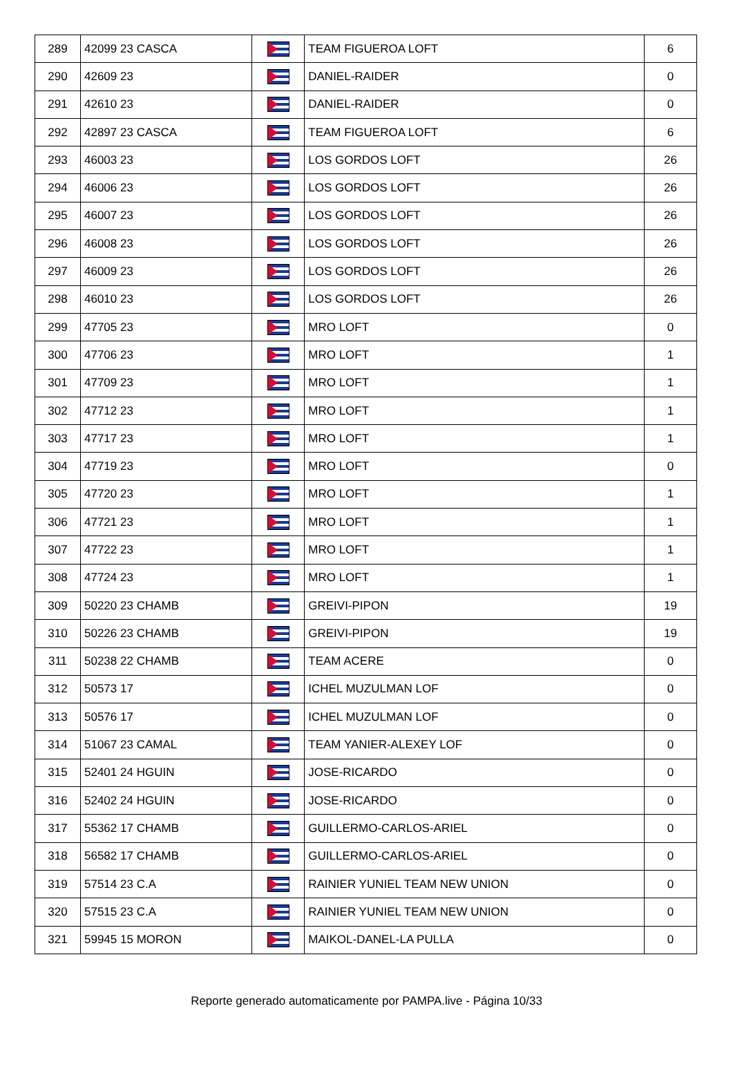| 289 | 42099 23 CASCA | | TEAM FIGUEROA LOFT | 6 |
| 290 | 42609 23 | | DANIEL-RAIDER | 0 |
| 291 | 42610 23 | | DANIEL-RAIDER | 0 |
| 292 | 42897 23 CASCA | | TEAM FIGUEROA LOFT | 6 |
| 293 | 46003 23 | | LOS GORDOS LOFT | 26 |
| 294 | 46006 23 | | LOS GORDOS LOFT | 26 |
| 295 | 46007 23 | | LOS GORDOS LOFT | 26 |
| 296 | 46008 23 | | LOS GORDOS LOFT | 26 |
| 297 | 46009 23 | | LOS GORDOS LOFT | 26 |
| 298 | 46010 23 | | LOS GORDOS LOFT | 26 |
| 299 | 47705 23 | | MRO LOFT | 0 |
| 300 | 47706 23 | | MRO LOFT | 1 |
| 301 | 47709 23 | | MRO LOFT | 1 |
| 302 | 47712 23 | | MRO LOFT | 1 |
| 303 | 47717 23 | | MRO LOFT | 1 |
| 304 | 47719 23 | | MRO LOFT | 0 |
| 305 | 47720 23 | | MRO LOFT | 1 |
| 306 | 47721 23 | | MRO LOFT | 1 |
| 307 | 47722 23 | | MRO LOFT | 1 |
| 308 | 47724 23 | | MRO LOFT | 1 |
| 309 | 50220 23 CHAMB | | GREIVI-PIPON | 19 |
| 310 | 50226 23 CHAMB | | GREIVI-PIPON | 19 |
| 311 | 50238 22 CHAMB | | TEAM ACERE | 0 |
| 312 | 50573 17 | | ICHEL MUZULMAN LOF | 0 |
| 313 | 50576 17 | | ICHEL MUZULMAN LOF | 0 |
| 314 | 51067 23 CAMAL | | TEAM YANIER-ALEXEY LOF | 0 |
| 315 | 52401 24 HGUIN | | JOSE-RICARDO | 0 |
| 316 | 52402 24 HGUIN | | JOSE-RICARDO | 0 |
| 317 | 55362 17 CHAMB | | GUILLERMO-CARLOS-ARIEL | 0 |
| 318 | 56582 17 CHAMB | | GUILLERMO-CARLOS-ARIEL | 0 |
| 319 | 57514 23 C.A | | RAINIER YUNIEL TEAM NEW UNION | 0 |
| 320 | 57515 23 C.A | | RAINIER YUNIEL TEAM NEW UNION | 0 |
| 321 | 59945 15 MORON | | MAIKOL-DANEL-LA PULLA | 0 |
Reporte generado automaticamente por PAMPA.live - Página 10/33